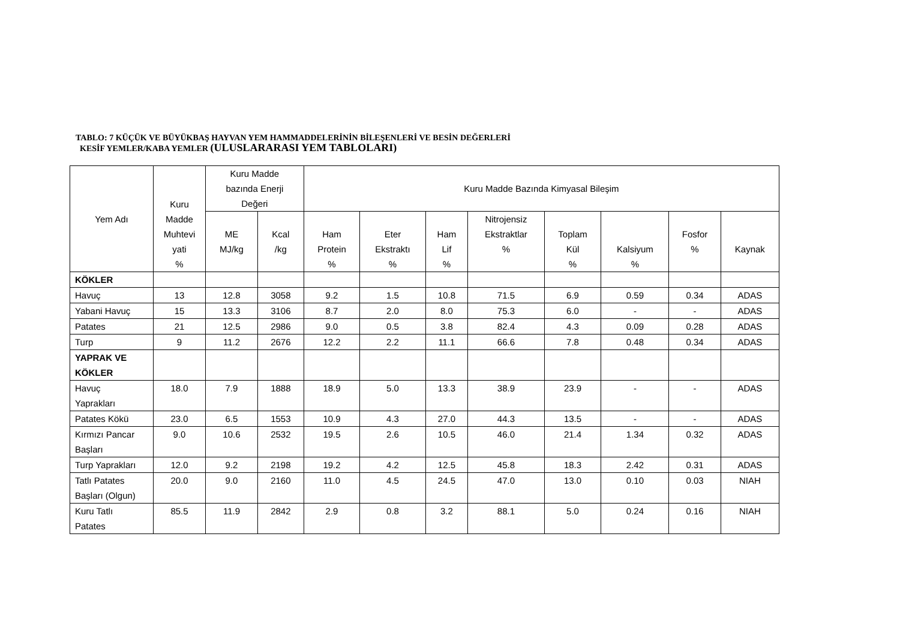TABLO: 7 KÜÇÜK VE BÜYÜKBAŞ HAYVAN YEM HAMMADDELERİNİN BİLEŞENLERİ VE BESİN DEĞERLERİ
KESİF YEMLER/KABA YEMLER (ULUSLARARASI YEM TABLOLARI)
| Yem Adı | Kuru Madde Muhtevi yati % | Kuru Madde bazında Enerji Değeri | | Kuru Madde Bazında Kimyasal Bileşim | | | | | | | |
| --- | --- | --- | --- | --- | --- | --- | --- | --- | --- | --- | --- |
| | | ME MJ/kg | Kcal /kg | Ham Protein % | Eter Ekstraktı % | Ham Lif % | Nitrojensiz Ekstraktlar % | Toplam Kül % | Kalsiyum % | Fosfor % | Kaynak |
| KÖKLER | | | | | | | | | | | |
| Havuç | 13 | 12.8 | 3058 | 9.2 | 1.5 | 10.8 | 71.5 | 6.9 | 0.59 | 0.34 | ADAS |
| Yabani Havuç | 15 | 13.3 | 3106 | 8.7 | 2.0 | 8.0 | 75.3 | 6.0 | - | - | ADAS |
| Patates | 21 | 12.5 | 2986 | 9.0 | 0.5 | 3.8 | 82.4 | 4.3 | 0.09 | 0.28 | ADAS |
| Turp | 9 | 11.2 | 2676 | 12.2 | 2.2 | 11.1 | 66.6 | 7.8 | 0.48 | 0.34 | ADAS |
| YAPRAK VE KÖKLER | | | | | | | | | | | |
| Havuç Yaprakları | 18.0 | 7.9 | 1888 | 18.9 | 5.0 | 13.3 | 38.9 | 23.9 | - | - | ADAS |
| Patates Kökü | 23.0 | 6.5 | 1553 | 10.9 | 4.3 | 27.0 | 44.3 | 13.5 | - | - | ADAS |
| Kırmızı Pancar Başları | 9.0 | 10.6 | 2532 | 19.5 | 2.6 | 10.5 | 46.0 | 21.4 | 1.34 | 0.32 | ADAS |
| Turp Yaprakları | 12.0 | 9.2 | 2198 | 19.2 | 4.2 | 12.5 | 45.8 | 18.3 | 2.42 | 0.31 | ADAS |
| Tatlı Patates Başları (Olgun) | 20.0 | 9.0 | 2160 | 11.0 | 4.5 | 24.5 | 47.0 | 13.0 | 0.10 | 0.03 | NIAH |
| Kuru Tatlı Patates | 85.5 | 11.9 | 2842 | 2.9 | 0.8 | 3.2 | 88.1 | 5.0 | 0.24 | 0.16 | NIAH |